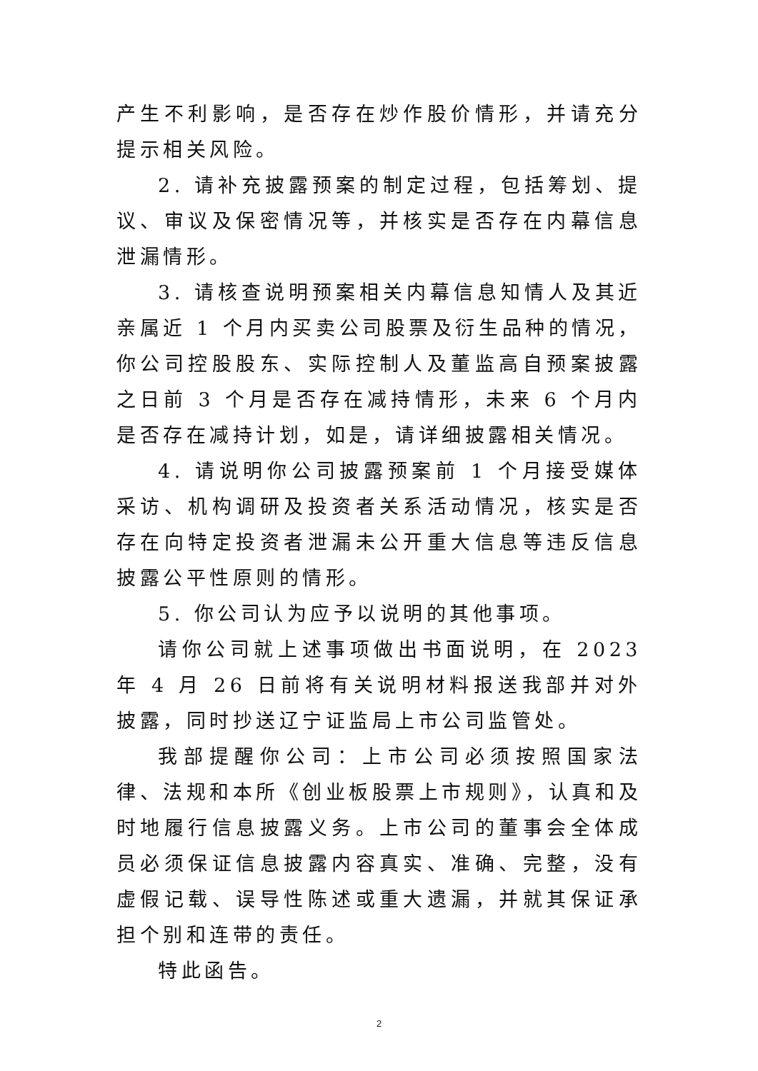产生不利影响，是否存在炒作股价情形，并请充分提示相关风险。
2. 请补充披露预案的制定过程，包括筹划、提议、审议及保密情况等，并核实是否存在内幕信息泄漏情形。
3. 请核查说明预案相关内幕信息知情人及其近亲属近 1 个月内买卖公司股票及衍生品种的情况，你公司控股股东、实际控制人及董监高自预案披露之日前 3 个月是否存在减持情形，未来 6 个月内是否存在减持计划，如是，请详细披露相关情况。
4. 请说明你公司披露预案前 1 个月接受媒体采访、机构调研及投资者关系活动情况，核实是否存在向特定投资者泄漏未公开重大信息等违反信息披露公平性原则的情形。
5. 你公司认为应予以说明的其他事项。
请你公司就上述事项做出书面说明，在 2023 年 4 月 26 日前将有关说明材料报送我部并对外披露，同时抄送辽宁证监局上市公司监管处。
我部提醒你公司：上市公司必须按照国家法律、法规和本所《创业板股票上市规则》，认真和及时地履行信息披露义务。上市公司的董事会全体成员必须保证信息披露内容真实、准确、完整，没有虚假记载、误导性陈述或重大遗漏，并就其保证承担个别和连带的责任。
特此函告。
2